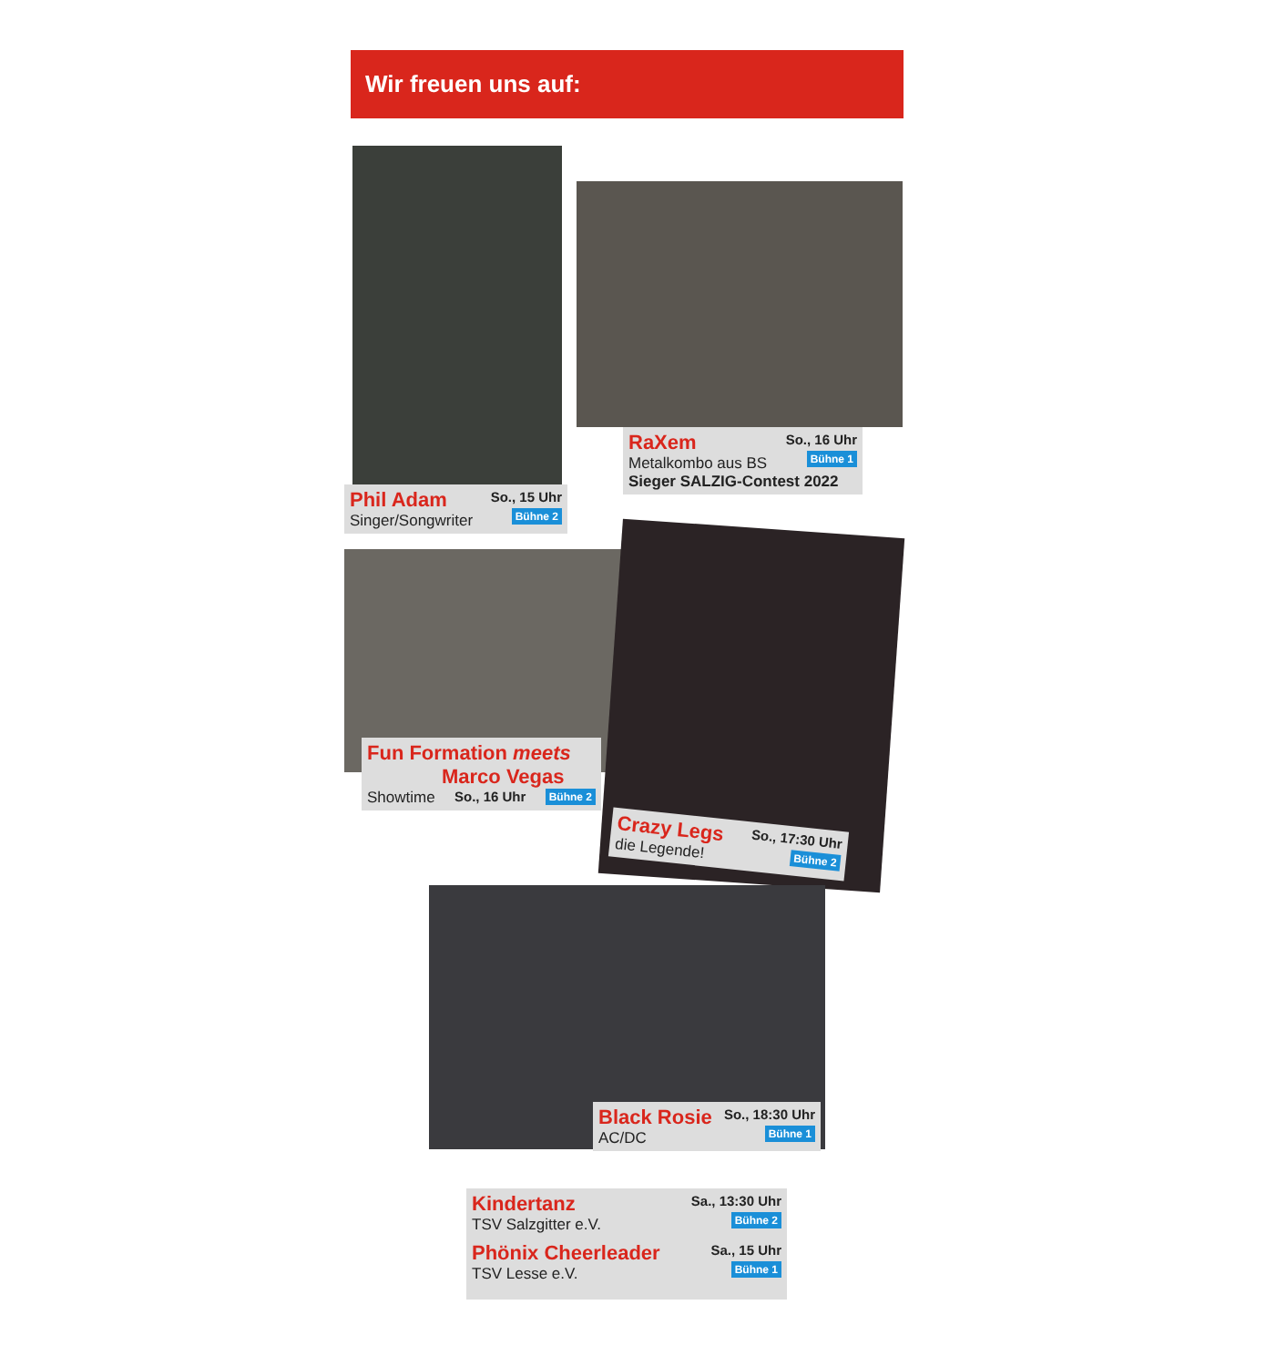Wir freuen uns auf:
Phil Adam
Singer/Songwriter
So., 15 Uhr
Bühne 2
RaXem
Metalkombo aus BS
So., 16 Uhr
Bühne 1
Sieger SALZIG-Contest 2022
Fun Formation meets
Marco Vegas
Showtime So., 16 Uhr Bühne 2
Crazy Legs
die Legende!
So., 17:30 Uhr
Bühne 2
Black Rosie
AC/DC
So., 18:30 Uhr
Bühne 1
Kindertanz
TSV Salzgitter e.V.
Sa., 13:30 Uhr
Bühne 2
Phönix Cheerleader
TSV Lesse e.V.
Sa., 15 Uhr
Bühne 1